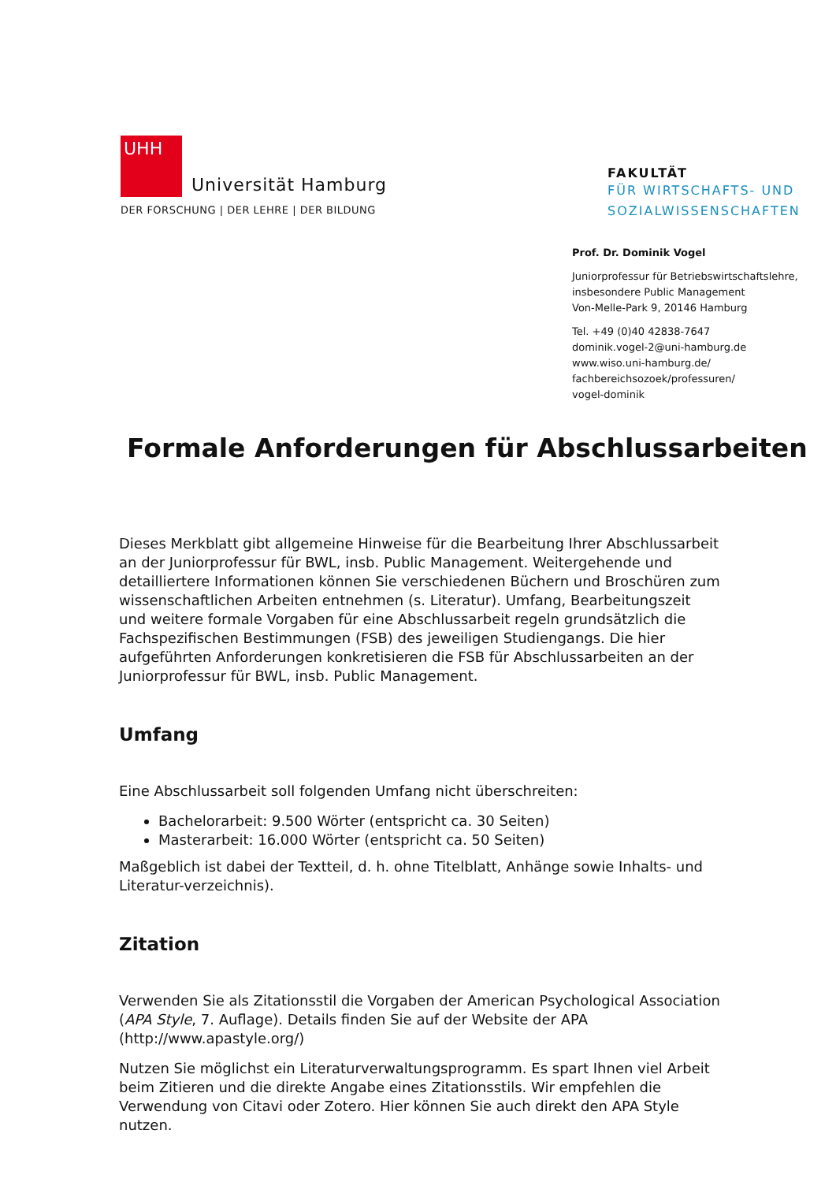UHH
Universität Hamburg
DER FORSCHUNG | DER LEHRE | DER BILDUNG
FAKULTÄT
FÜR WIRTSCHAFTS- UND
SOZIALWISSENSCHAFTEN
Prof. Dr. Dominik Vogel
Juniorprofessur für Betriebswirtschaftslehre,
insbesondere Public Management
Von-Melle-Park 9, 20146 Hamburg
Tel. +49 (0)40 42838-7647
dominik.vogel-2@uni-hamburg.de
www.wiso.uni-hamburg.de/
fachbereichsozoek/professuren/
vogel-dominik
Formale Anforderungen für Abschlussarbeiten
Dieses Merkblatt gibt allgemeine Hinweise für die Bearbeitung Ihrer Abschlussarbeit an der Juniorprofessur für BWL, insb. Public Management. Weitergehende und detailliertere Informationen können Sie verschiedenen Büchern und Broschüren zum wissenschaftlichen Arbeiten entnehmen (s. Literatur). Umfang, Bearbeitungszeit und weitere formale Vorgaben für eine Abschlussarbeit regeln grundsätzlich die Fachspezifischen Bestimmungen (FSB) des jeweiligen Studiengangs. Die hier aufgeführten Anforderungen konkretisieren die FSB für Abschlussarbeiten an der Juniorprofessur für BWL, insb. Public Management.
Umfang
Eine Abschlussarbeit soll folgenden Umfang nicht überschreiten:
Bachelorarbeit: 9.500 Wörter (entspricht ca. 30 Seiten)
Masterarbeit: 16.000 Wörter (entspricht ca. 50 Seiten)
Maßgeblich ist dabei der Textteil, d. h. ohne Titelblatt, Anhänge sowie Inhalts- und Literatur-verzeichnis).
Zitation
Verwenden Sie als Zitationsstil die Vorgaben der American Psychological Association (APA Style, 7. Auflage). Details finden Sie auf der Website der APA (http://www.apastyle.org/)
Nutzen Sie möglichst ein Literaturverwaltungsprogramm. Es spart Ihnen viel Arbeit beim Zitieren und die direkte Angabe eines Zitationsstils. Wir empfehlen die Verwendung von Citavi oder Zotero. Hier können Sie auch direkt den APA Style nutzen.